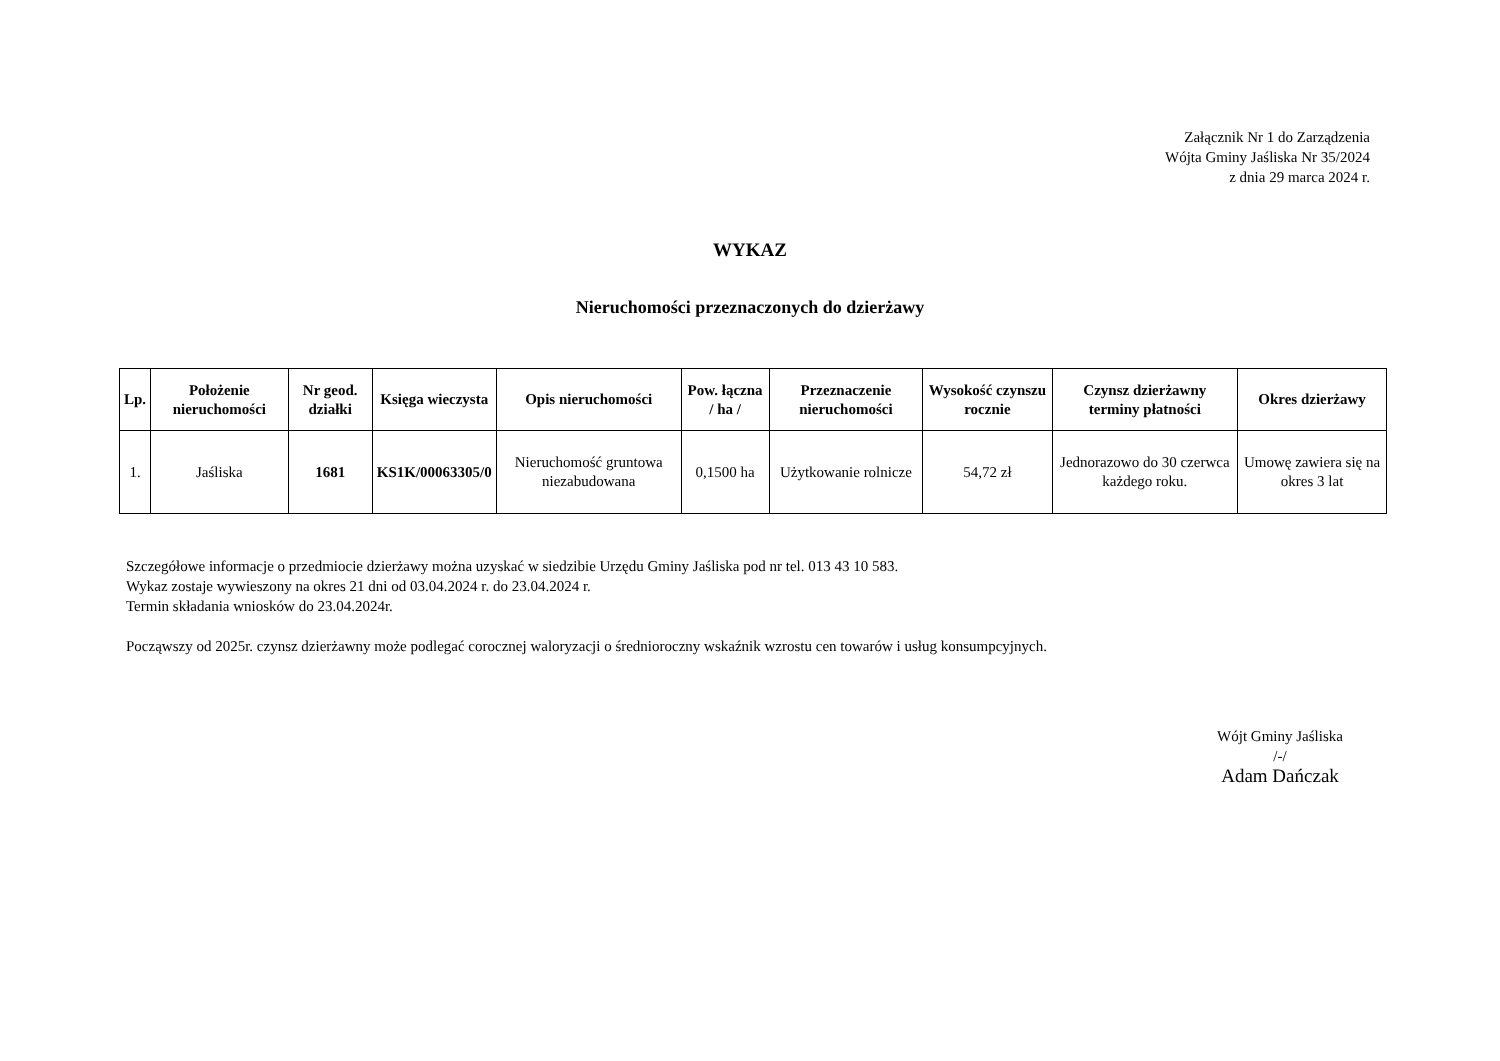Załącznik Nr 1 do Zarządzenia
Wójta Gminy Jaśliska Nr 35/2024
z dnia 29 marca 2024 r.
WYKAZ
Nieruchomości przeznaczonych do dzierżawy
| Lp. | Położenie nieruchomości | Nr geod. działki | Księga wieczysta | Opis nieruchomości | Pow. łączna / ha / | Przeznaczenie nieruchomości | Wysokość czynszu rocznie | Czynsz dzierżawny terminy płatności | Okres dzierżawy |
| --- | --- | --- | --- | --- | --- | --- | --- | --- | --- |
| 1. | Jaśliska | 1681 | KS1K/00063305/0 | Nieruchomość gruntowa niezabudowana | 0,1500 ha | Użytkowanie rolnicze | 54,72 zł | Jednorazowo do 30 czerwca każdego roku. | Umowę zawiera się na okres 3 lat |
Szczegółowe informacje o przedmiocie dzierżawy można uzyskać w siedzibie Urzędu Gminy Jaśliska pod nr tel. 013 43 10 583.
Wykaz zostaje wywieszony na okres 21 dni od 03.04.2024 r. do 23.04.2024 r.
Termin składania wniosków do 23.04.2024r.
Począwszy od 2025r. czynsz dzierżawny może podlegać corocznej waloryzacji o średnioroczny wskaźnik wzrostu cen towarów i usług konsumpcyjnych.
Wójt Gminy Jaśliska
/-/
Adam Dańczak